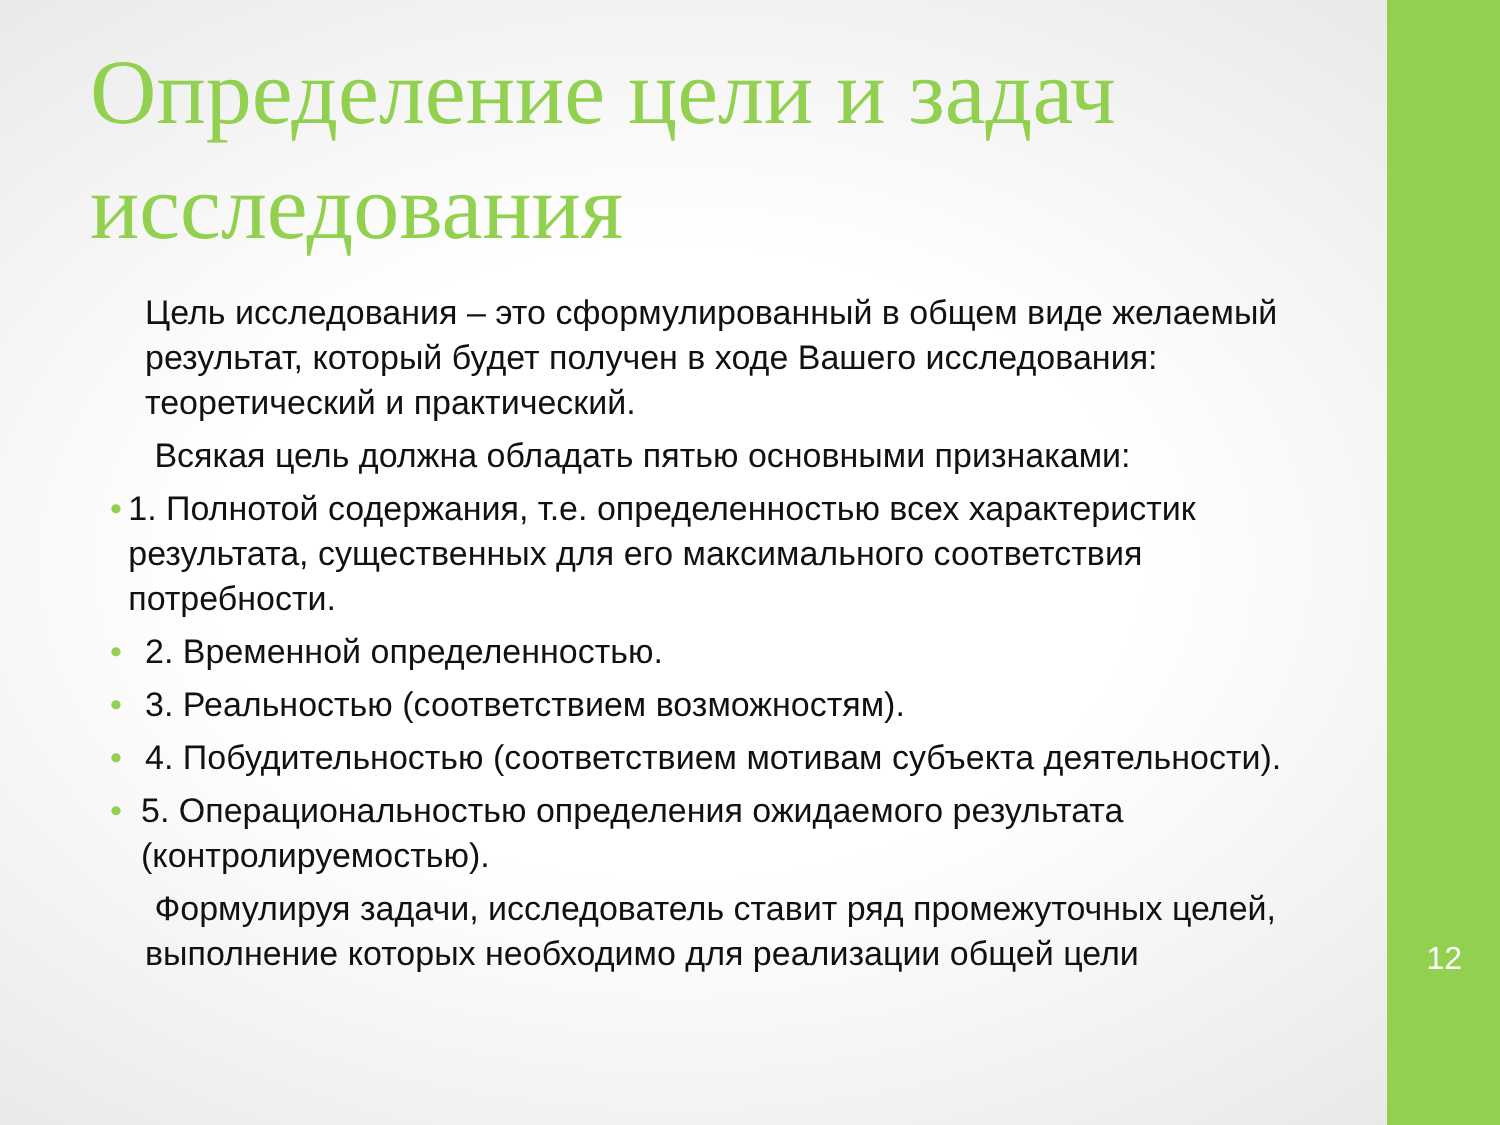Определение цели и задач исследования
Цель исследования – это сформулированный в общем виде желаемый результат, который будет получен в ходе Вашего исследования: теоретический и практический.
Всякая цель должна обладать пятью основными признаками:
• 1. Полнотой содержания, т.е. определенностью всех характеристик результата, существенных для его максимального соответствия потребности.
• 2. Временной определенностью.
• 3. Реальностью (соответствием возможностям).
• 4. Побудительностью (соответствием мотивам субъекта деятельности).
• 5. Операциональностью определения ожидаемого результата (контролируемостью).
Формулируя задачи, исследователь ставит ряд промежуточных целей, выполнение которых необходимо для реализации общей цели
12